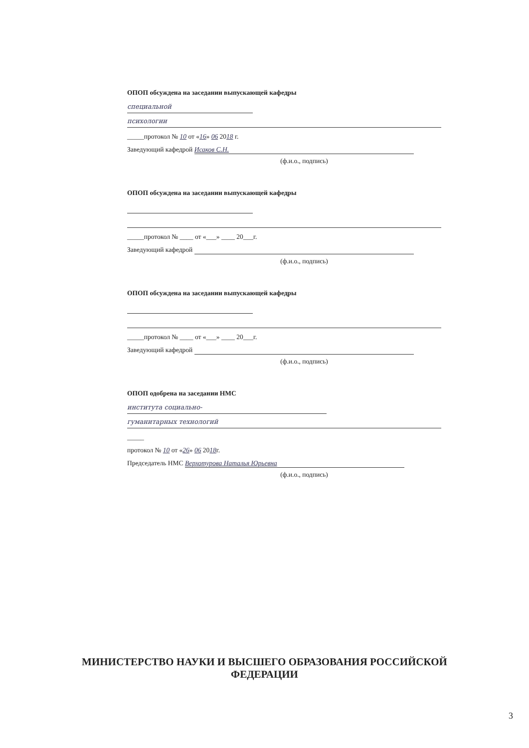ОПОП обсуждена на заседании выпускающей кафедры
специальной
психологии
_____протокол № 10 от «16» 06 2018 г.
Заведующий кафедрой Исаков С.Н.
(ф.и.о., подпись)
ОПОП обсуждена на заседании выпускающей кафедры
_____протокол № ____ от «___» ____ 20___г.
Заведующий кафедрой
(ф.и.о., подпись)
ОПОП обсуждена на заседании выпускающей кафедры
_____протокол № ____ от «___» ____ 20___г.
Заведующий кафедрой
(ф.и.о., подпись)
ОПОП одобрена на заседании НМС
института социально-
гуманитарных технологий
_____
протокол № 10 от «26» 06 2018г.
Председатель НМС Верхотурова Наталья Юрьевна
(ф.и.о., подпись)
МИНИСТЕРСТВО НАУКИ И ВЫСШЕГО ОБРАЗОВАНИЯ РОССИЙСКОЙ
ФЕДЕРАЦИИ
3